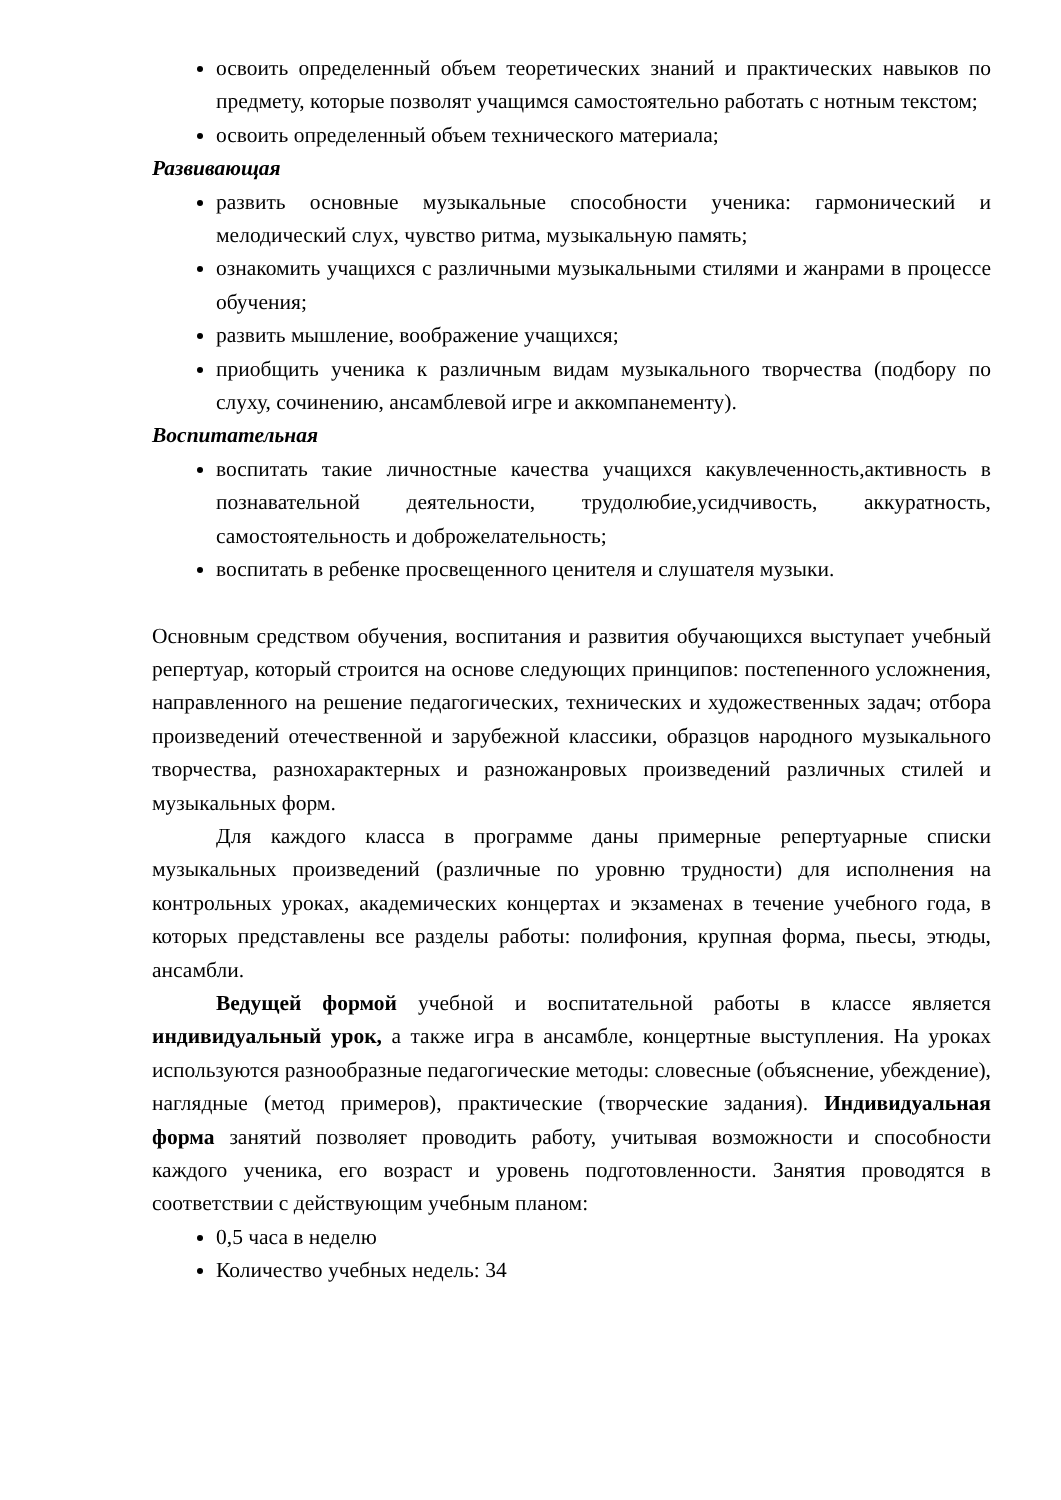освоить определенный объем теоретических знаний и практических навыков по предмету, которые позволят учащимся самостоятельно работать с нотным текстом;
освоить определенный объем технического материала;
Развивающая
развить основные музыкальные способности ученика: гармонический и мелодический слух, чувство ритма, музыкальную память;
ознакомить учащихся с различными музыкальными стилями и жанрами в процессе обучения;
развить мышление, воображение учащихся;
приобщить ученика к различным видам музыкального творчества (подбору по слуху, сочинению, ансамблевой игре и аккомпанементу).
Воспитательная
воспитать такие личностные качества учащихся какувлеченность,активность в познавательной деятельности, трудолюбие,усидчивость, аккуратность, самостоятельность и доброжелательность;
воспитать в ребенке просвещенного ценителя и слушателя музыки.
Основным средством обучения, воспитания и развития обучающихся выступает учебный репертуар, который строится на основе следующих принципов: постепенного усложнения, направленного на решение педагогических, технических и художественных задач; отбора произведений отечественной и зарубежной классики, образцов народного музыкального творчества, разнохарактерных и разножанровых произведений различных стилей и музыкальных форм.
Для каждого класса в программе даны примерные репертуарные списки музыкальных произведений (различные по уровню трудности) для исполнения на контрольных уроках, академических концертах и экзаменах в течение учебного года, в которых представлены все разделы работы: полифония, крупная форма, пьесы, этюды, ансамбли.
Ведущей формой учебной и воспитательной работы в классе является индивидуальный урок, а также игра в ансамбле, концертные выступления. На уроках используются разнообразные педагогические методы: словесные (объяснение, убеждение), наглядные (метод примеров), практические (творческие задания). Индивидуальная форма занятий позволяет проводить работу, учитывая возможности и способности каждого ученика, его возраст и уровень подготовленности. Занятия проводятся в соответствии с действующим учебным планом:
0,5 часа в неделю
Количество учебных недель: 34